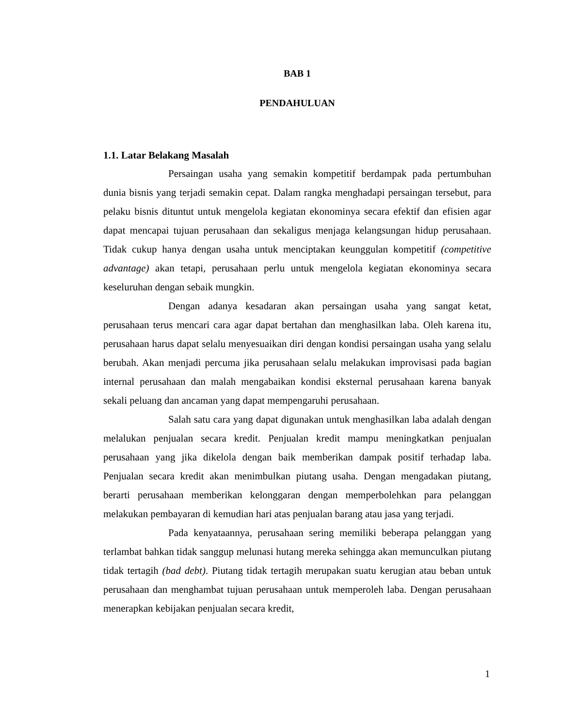BAB 1
PENDAHULUAN
1.1. Latar Belakang Masalah
Persaingan usaha yang semakin kompetitif berdampak pada pertumbuhan dunia bisnis yang terjadi semakin cepat. Dalam rangka menghadapi persaingan tersebut, para pelaku bisnis dituntut untuk mengelola kegiatan ekonominya secara efektif dan efisien agar dapat mencapai tujuan perusahaan dan sekaligus menjaga kelangsungan hidup perusahaan. Tidak cukup hanya dengan usaha untuk menciptakan keunggulan kompetitif (competitive advantage) akan tetapi, perusahaan perlu untuk mengelola kegiatan ekonominya secara keseluruhan dengan sebaik mungkin.
Dengan adanya kesadaran akan persaingan usaha yang sangat ketat, perusahaan terus mencari cara agar dapat bertahan dan menghasilkan laba. Oleh karena itu, perusahaan harus dapat selalu menyesuaikan diri dengan kondisi persaingan usaha yang selalu berubah. Akan menjadi percuma jika perusahaan selalu melakukan improvisasi pada bagian internal perusahaan dan malah mengabaikan kondisi eksternal perusahaan karena banyak sekali peluang dan ancaman yang dapat mempengaruhi perusahaan.
Salah satu cara yang dapat digunakan untuk menghasilkan laba adalah dengan melalukan penjualan secara kredit. Penjualan kredit mampu meningkatkan penjualan perusahaan yang jika dikelola dengan baik memberikan dampak positif terhadap laba. Penjualan secara kredit akan menimbulkan piutang usaha. Dengan mengadakan piutang, berarti perusahaan memberikan kelonggaran dengan memperbolehkan para pelanggan melakukan pembayaran di kemudian hari atas penjualan barang atau jasa yang terjadi.
Pada kenyataannya, perusahaan sering memiliki beberapa pelanggan yang terlambat bahkan tidak sanggup melunasi hutang mereka sehingga akan memunculkan piutang tidak tertagih (bad debt). Piutang tidak tertagih merupakan suatu kerugian atau beban untuk perusahaan dan menghambat tujuan perusahaan untuk memperoleh laba. Dengan perusahaan menerapkan kebijakan penjualan secara kredit,
1